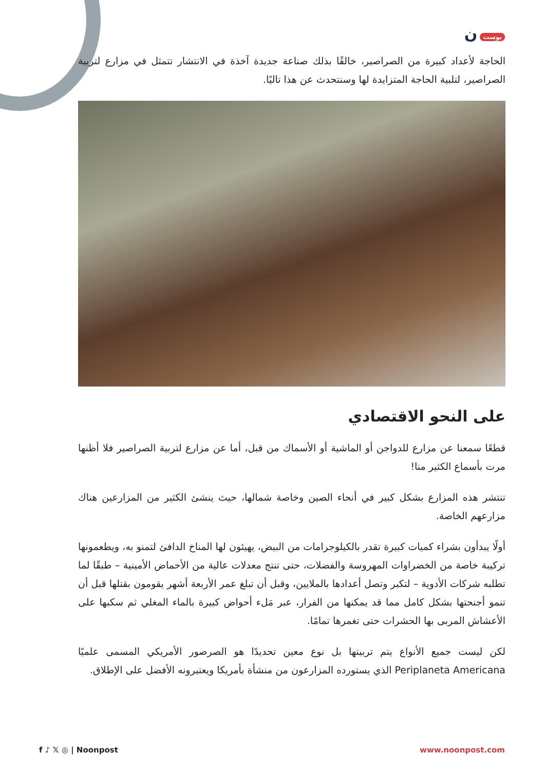بوست ن
الحاجة لأعداد كبيرة من الصراصير، خالقًا بذلك صناعة جديدة آخذة في الانتشار تتمثل في مزارع لتربية الصراصير، لتلبية الحاجة المتزايدة لها وسنتحدث عن هذا تاليًا.
على النحو الاقتصادي
قطعًا سمعنا عن مزارع للدواجن أو الماشية أو الأسماك من قبل، أما عن مزارع لتربية الصراصير فلا أظنها مرت بأسماع الكثير منا!
تنتشر هذه المزارع بشكل كبير في أنحاء الصين وخاصة شمالها، حيث ينشئ الكثير من المزارعين هناك مزارعهم الخاصة.
أولًا يبدأون بشراء كميات كبيرة تقدر بالكيلوجرامات من البيض، يهيئون لها المناخ الدافئ لتمنو به، ويطعمونها تركيبة خاصة من الخضراوات المهروسة والفضلات، حتى تنتج معدلات عالية من الأحماض الأمينية – طبقًا لما تطلبه شركات الأدوية – لتكبر وتصل أعدادها بالملايين، وقبل أن تبلغ عمر الأربعة أشهر يقومون بقتلها قبل أن تنمو أجنحتها بشكل كامل مما قد يمكنها من الفرار، عبر مَلء أحواض كبيرة بالماء المغلي ثم سكبها على الأعشاش المربى بها الحشرات حتى تغمرها تمامًا.
لكن ليست جميع الأنواع يتم تربيتها بل نوع معين تحديدًا هو الصرصور الأمريكي المسمى علميًا Periplaneta Americana الذي يستورده المزارعون من منشأة بأمريكا ويعتبرونه الأفضل على الإطلاق.
f ♪ 𝕏 ◎ | Noonpost www.noonpost.com